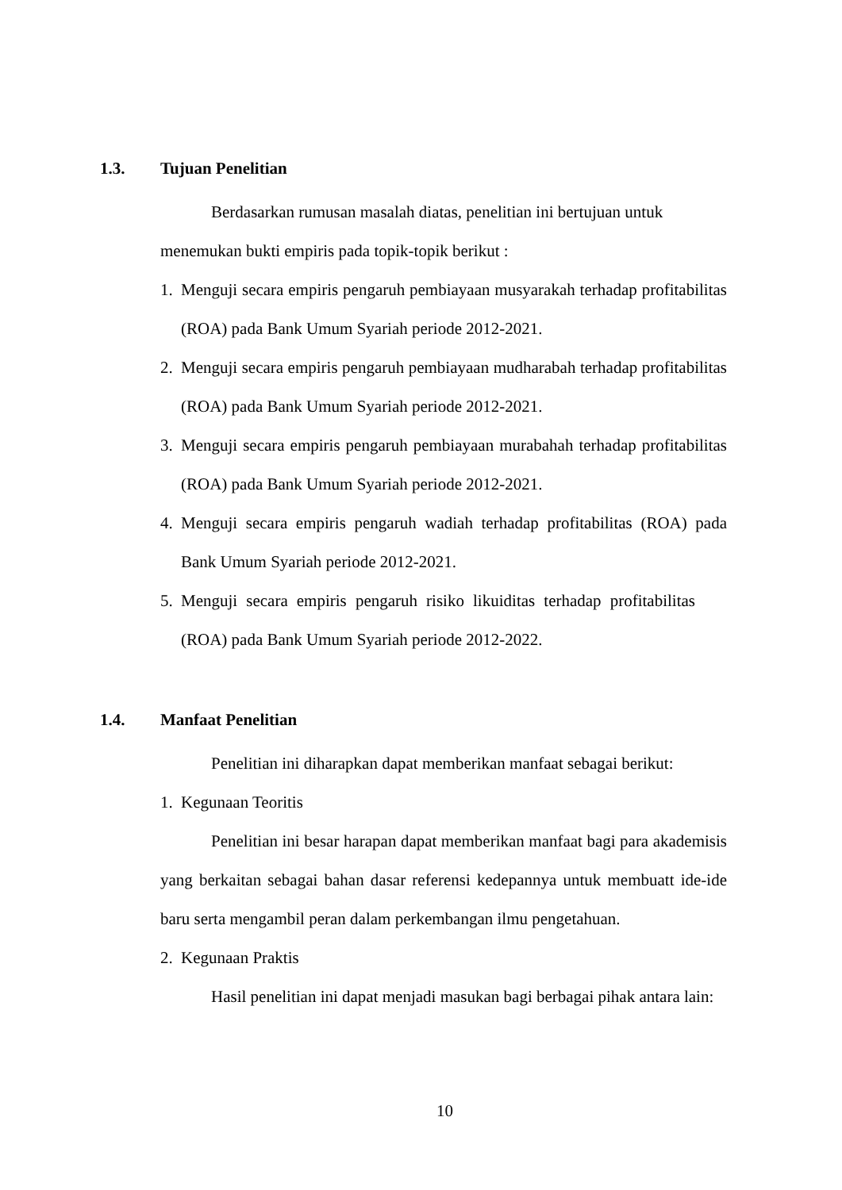1.3. Tujuan Penelitian
Berdasarkan rumusan masalah diatas, penelitian ini bertujuan untuk
menemukan bukti empiris pada topik-topik berikut :
1. Menguji secara empiris pengaruh pembiayaan musyarakah terhadap profitabilitas (ROA) pada Bank Umum Syariah periode 2012-2021.
2. Menguji secara empiris pengaruh pembiayaan mudharabah terhadap profitabilitas (ROA) pada Bank Umum Syariah periode 2012-2021.
3. Menguji secara empiris pengaruh pembiayaan murabahah terhadap profitabilitas (ROA) pada Bank Umum Syariah periode 2012-2021.
4. Menguji secara empiris pengaruh wadiah terhadap profitabilitas (ROA) pada Bank Umum Syariah periode 2012-2021.
5. Menguji secara empiris pengaruh risiko likuiditas terhadap profitabilitas (ROA) pada Bank Umum Syariah periode 2012-2022.
1.4. Manfaat Penelitian
Penelitian ini diharapkan dapat memberikan manfaat sebagai berikut:
1. Kegunaan Teoritis
Penelitian ini besar harapan dapat memberikan manfaat bagi para akademisis yang berkaitan sebagai bahan dasar referensi kedepannya untuk membuatt ide-ide baru serta mengambil peran dalam perkembangan ilmu pengetahuan.
2. Kegunaan Praktis
Hasil penelitian ini dapat menjadi masukan bagi berbagai pihak antara lain:
10